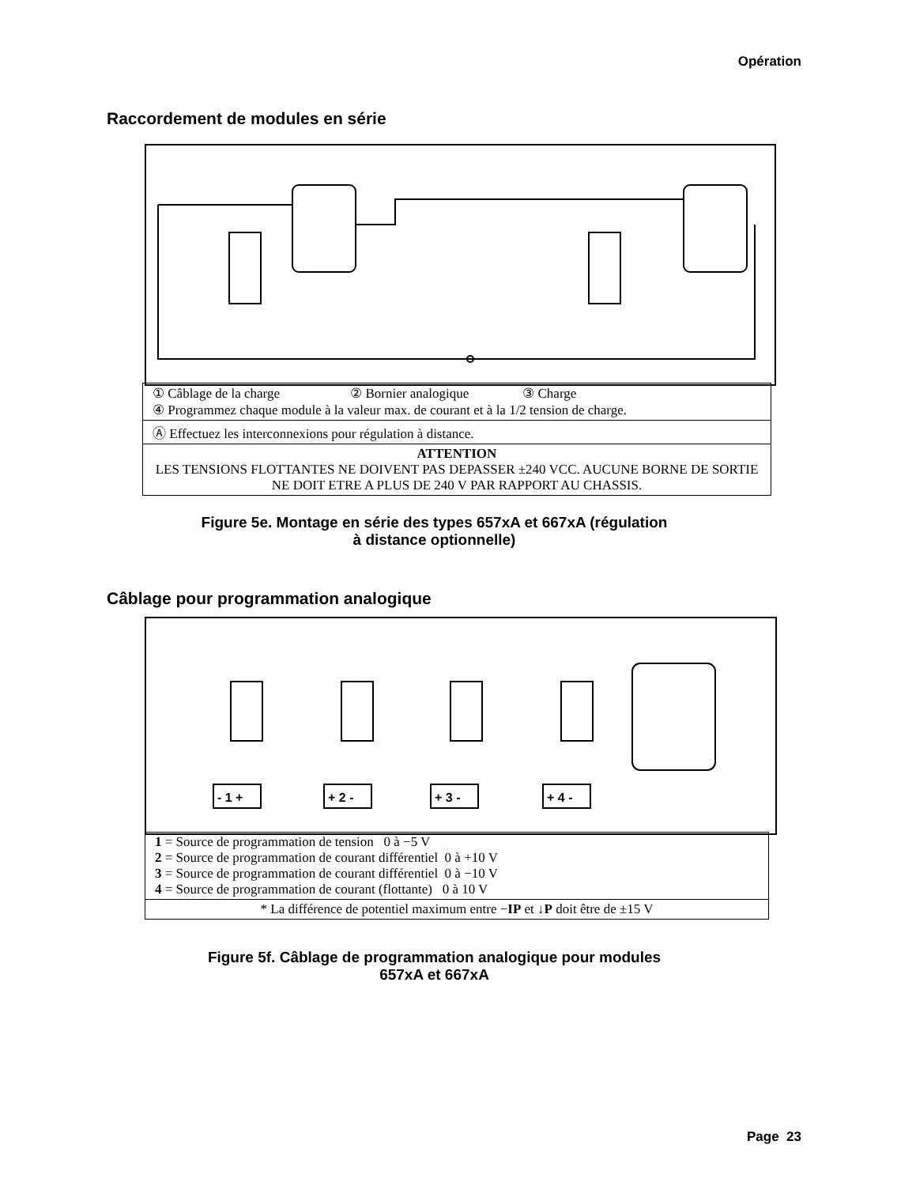Opération
Raccordement de modules en série
① Câblage de la charge ② Bornier analogique ③ Charge
④ Programmez chaque module à la valeur max. de courant et à la 1/2 tension de charge.
Ⓐ Effectuez les interconnexions pour régulation à distance.
ATTENTION
LES TENSIONS FLOTTANTES NE DOIVENT PAS DEPASSER ±240 VCC. AUCUNE BORNE DE SORTIE NE DOIT ETRE A PLUS DE 240 V PAR RAPPORT AU CHASSIS.
Figure 5e. Montage en série des types 657xA et 667xA (régulation
à distance optionnelle)
Câblage pour programmation analogique
- 1 +
+ 2 -
+ 3 -
+ 4 -
1 = Source de programmation de tension 0 à −5 V
2 = Source de programmation de courant différentiel 0 à +10 V
3 = Source de programmation de courant différentiel 0 à −10 V
4 = Source de programmation de courant (flottante) 0 à 10 V
* La différence de potentiel maximum entre −IP et ↓P doit être de ±15 V
Figure 5f. Câblage de programmation analogique pour modules
657xA et 667xA
Page 23